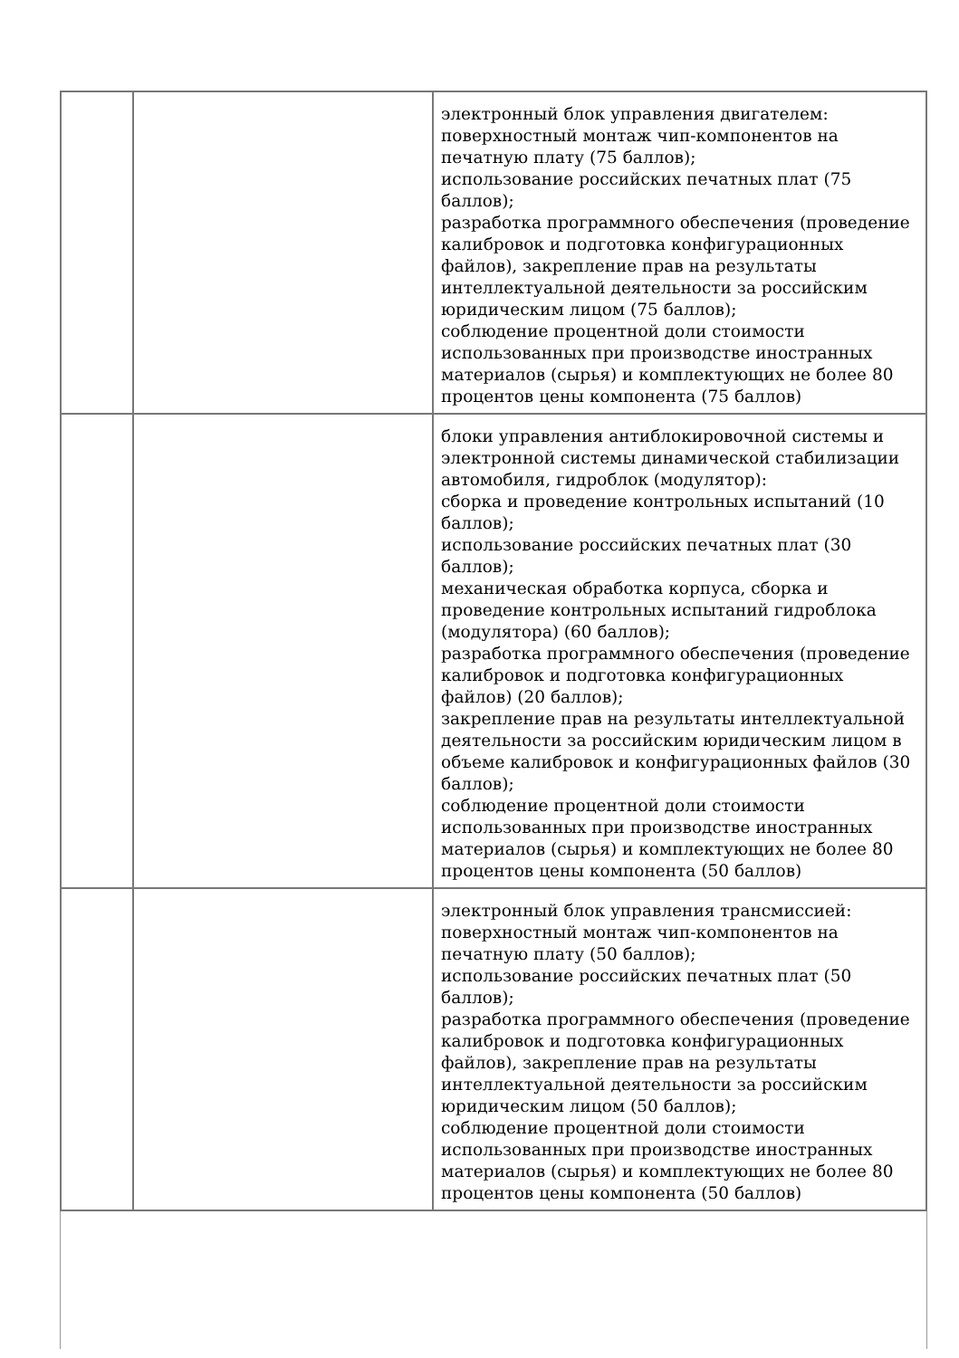| | | электронный блок управления двигателем: поверхностный монтаж чип-компонентов на печатную плату (75 баллов); использование российских печатных плат (75 баллов); разработка программного обеспечения (проведение калибровок и подготовка конфигурационных файлов), закрепление прав на результаты интеллектуальной деятельности за российским юридическим лицом (75 баллов); соблюдение процентной доли стоимости использованных при производстве иностранных материалов (сырья) и комплектующих не более 80 процентов цены компонента (75 баллов) |
| | | блоки управления антиблокировочной системы и электронной системы динамической стабилизации автомобиля, гидроблок (модулятор): сборка и проведение контрольных испытаний (10 баллов); использование российских печатных плат (30 баллов); механическая обработка корпуса, сборка и проведение контрольных испытаний гидроблока (модулятора) (60 баллов); разработка программного обеспечения (проведение калибровок и подготовка конфигурационных файлов) (20 баллов); закрепление прав на результаты интеллектуальной деятельности за российским юридическим лицом в объеме калибровок и конфигурационных файлов (30 баллов); соблюдение процентной доли стоимости использованных при производстве иностранных материалов (сырья) и комплектующих не более 80 процентов цены компонента (50 баллов) |
| | | электронный блок управления трансмиссией: поверхностный монтаж чип-компонентов на печатную плату (50 баллов); использование российских печатных плат (50 баллов); разработка программного обеспечения (проведение калибровок и подготовка конфигурационных файлов), закрепление прав на результаты интеллектуальной деятельности за российским юридическим лицом (50 баллов); соблюдение процентной доли стоимости использованных при производстве иностранных материалов (сырья) и комплектующих не более 80 процентов цены компонента (50 баллов) |